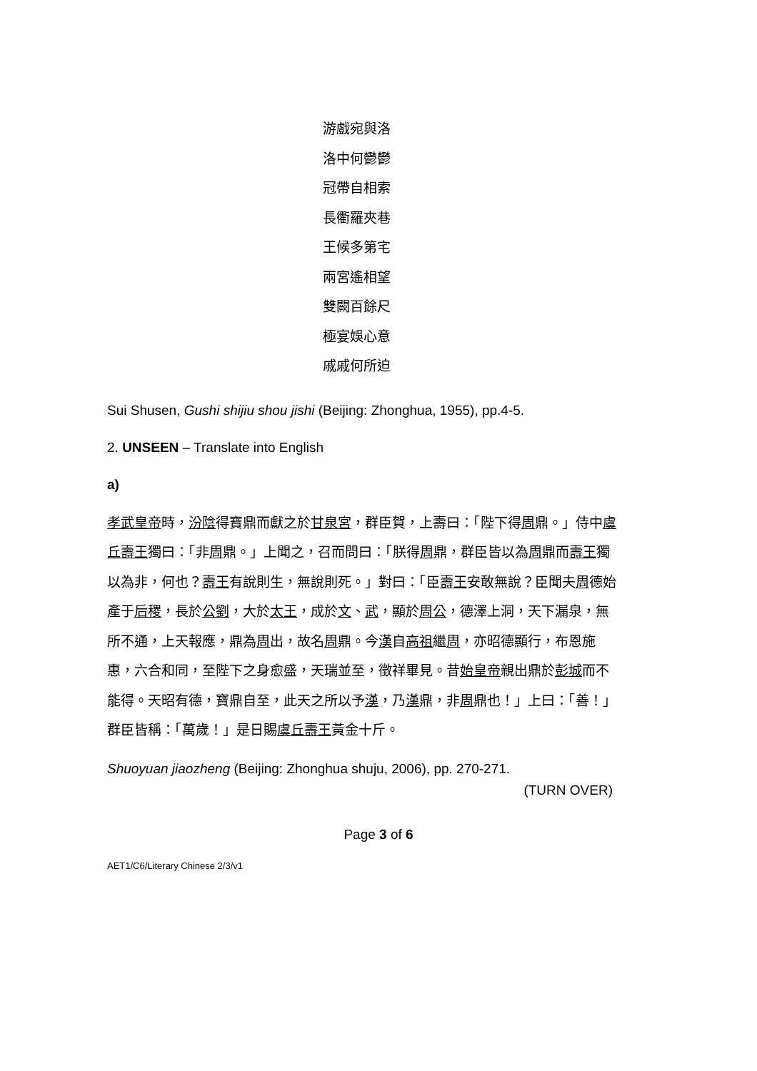游戲宛與洛
洛中何鬱鬱
冠帶自相索
長衢羅夾巷
王候多第宅
兩宮遙相望
雙闕百餘尺
極宴娛心意
戚戚何所迫
Sui Shusen, Gushi shijiu shou jishi (Beijing: Zhonghua, 1955), pp.4-5.
2. UNSEEN – Translate into English
a)
孝武皇帝時，汾陰得寶鼎而獻之於甘泉宮，群臣賀，上壽曰：「陛下得周鼎。」侍中虞丘壽王獨曰：「非周鼎。」上聞之，召而問曰：「朕得周鼎，群臣皆以為周鼎而壽王獨以為非，何也？壽王有說則生，無說則死。」對曰：「臣壽王安敢無說？臣聞夫周德始產于后稷，長於公劉，大於太王，成於文、武，顯於周公，德澤上洞，天下漏泉，無所不通，上天報應，鼎為周出，故名周鼎。今漢自高祖繼周，亦昭德顯行，布恩施惠，六合和同，至陛下之身愈盛，天瑞並至，徵祥畢見。昔始皇帝親出鼎於彭城而不能得。天昭有德，寶鼎自至，此天之所以予漢，乃漢鼎，非周鼎也！」上曰：「善！」群臣皆稱：「萬歲！」是日賜虞丘壽王黃金十斤。
Shuoyuan jiaozheng (Beijing: Zhonghua shuju, 2006), pp. 270-271.
(TURN OVER)
Page 3 of 6
AET1/C6/Literary Chinese 2/3/v1